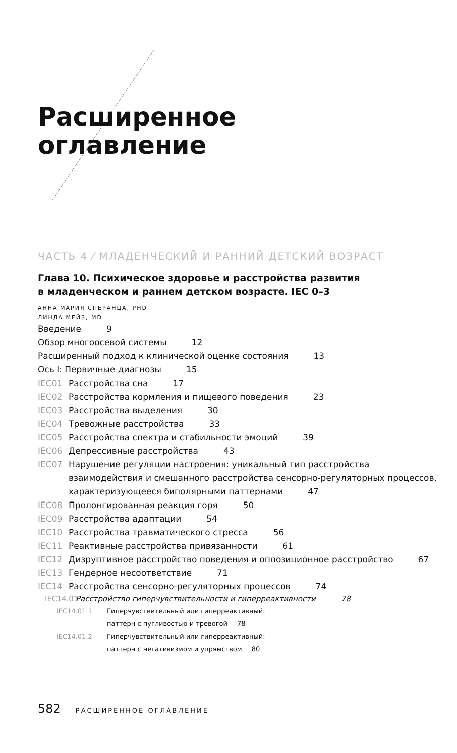Расширенное
оглавление
ЧАСТЬ 4 ⁄ МЛАДЕНЧЕСКИЙ И РАННИЙ ДЕТСКИЙ ВОЗРАСТ
Глава 10. Психическое здоровье и расстройства развития
в младенческом и раннем детском возрасте. IEC 0–3
АННА МАРИЯ СПЕРАНЦА, PHD
ЛИНДА МЕЙЗ, MD
Введение 9
Обзор многоосевой системы 12
Расширенный подход к клинической оценке состояния 13
Ось I: Первичные диагнозы 15
IEC01 Расстройства сна 17
IEC02 Расстройства кормления и пищевого поведения 23
IEC03 Расстройства выделения 30
IEC04 Тревожные расстройства 33
IEC05 Расстройства спектра и стабильности эмоций 39
IEC06 Депрессивные расстройства 43
IEC07 Нарушение регуляции настроения: уникальный тип расстройства взаимодействия и смешанного расстройства сенсорно-регуляторных процессов, характеризующееся биполярными паттернами 47
IEC08 Пролонгированная реакция горя 50
IEC09 Расстройства адаптации 54
IEC10 Расстройства травматического стресса 56
IEC11 Реактивные расстройства привязанности 61
IEC12 Дизруптивное расстройство поведения и оппозиционное расстройство 67
IEC13 Гендерное несоответствие 71
IEC14 Расстройства сенсорно-регуляторных процессов 74
IEC14.01 Расстройство гиперчувствительности и гиперреактивности 78
IEC14.01.1 Гиперчувствительный или гиперреактивный:
паттерн с пугливостью и тревогой 78
IEC14.01.2 Гиперчувствительный или гиперреактивный:
паттерн с негативизмом и упрямством 80
582 РАСШИРЕННОЕ ОГЛАВЛЕНИЕ